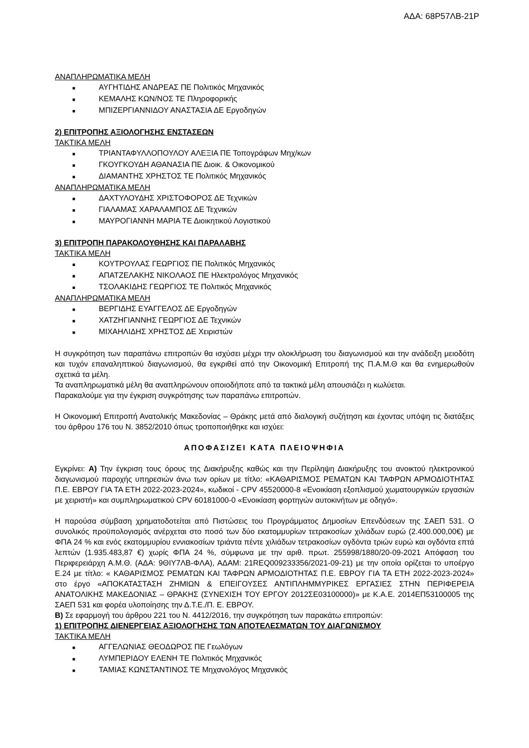ΑΔΑ: 68Ρ57ΛΒ-21Ρ
ΑΝΑΠΛΗΡΩΜΑΤΙΚΑ ΜΕΛΗ
■ ΑΥΓΗΤΙΔΗΣ ΑΝΔΡΕΑΣ ΠΕ Πολιτικός Μηχανικός
■ ΚΕΜΑΛΗΣ ΚΩΝ/ΝΟΣ ΤΕ Πληροφορικής
■ ΜΠΙΖΕΡΓΙΑΝΝΙΔΟΥ ΑΝΑΣΤΑΣΙΑ ΔΕ Εργοδηγών
2) ΕΠΙΤΡΟΠΗΣ ΑΞΙΟΛΟΓΗΣΗΣ ΕΝΣΤΑΣΕΩΝ
ΤΑΚΤΙΚΑ ΜΕΛΗ
■ ΤΡΙΑΝΤΑΦΥΛΛΟΠΟΥΛΟΥ ΑΛΕΞΙΑ ΠΕ Τοπογράφων Μηχ/κων
■ ΓΚΟΥΓΚΟΥΔΗ ΑΘΑΝΑΣΙΑ ΠΕ Διοικ. & Οικονομικού
■ ΔΙΑΜΑΝΤΗΣ ΧΡΗΣΤΟΣ ΤΕ Πολιτικός Μηχανικός
ΑΝΑΠΛΗΡΩΜΑΤΙΚΑ ΜΕΛΗ
■ ΔΑΧΤΥΛΟΥΔΗΣ ΧΡΙΣΤΟΦΟΡΟΣ ΔΕ Τεχνικών
■ ΓΙΑΛΑΜΑΣ ΧΑΡΑΛΑΜΠΟΣ ΔΕ Τεχνικών
■ ΜΑΥΡΟΓΙΑΝΝΗ ΜΑΡΙΑ ΤΕ Διοικητικού Λογιστικού
3) ΕΠΙΤΡΟΠΗ ΠΑΡΑΚΟΛΟΥΘΗΣΗΣ ΚΑΙ ΠΑΡΑΛΑΒΗΣ
ΤΑΚΤΙΚΑ ΜΕΛΗ
■ ΚΟΥΤΡΟΥΛΑΣ ΓΕΩΡΓΙΟΣ ΠΕ Πολιτικός Μηχανικός
■ ΑΠΑΤΖΕΛΑΚΗΣ ΝΙΚΟΛΑΟΣ ΠΕ Ηλεκτρολόγος Μηχανικός
■ ΤΣΟΛΑΚΙΔΗΣ ΓΕΩΡΓΙΟΣ ΤΕ Πολιτικός Μηχανικός
ΑΝΑΠΛΗΡΩΜΑΤΙΚΑ ΜΕΛΗ
■ ΒΕΡΓΙΔΗΣ ΕΥΑΓΓΕΛΟΣ ΔΕ Εργοδηγών
■ ΧΑΤΖΗΓΙΑΝΝΗΣ ΓΕΩΡΓΙΟΣ ΔΕ Τεχνικών
■ ΜΙΧΑΗΛΙΔΗΣ ΧΡΗΣΤΟΣ ΔΕ Χειριστών
Η συγκρότηση των παραπάνω επιτροπών θα ισχύσει μέχρι την ολοκλήρωση του διαγωνισμού και την ανάδειξη μειοδότη και τυχόν επαναληπτικού διαγωνισμού, θα εγκριθεί από την Οικονομική Επιτροπή της Π.Α.Μ.Θ και θα ενημερωθούν σχετικά τα μέλη.
Τα αναπληρωματικά μέλη θα αναπληρώνουν οποιοδήποτε από τα τακτικά μέλη απουσιάζει η κωλύεται.
Παρακαλούμε για την έγκριση συγκρότησης των παραπάνω επιτροπών.
Η Οικονομική Επιτροπή Ανατολικής Μακεδονίας – Θράκης μετά από διαλογική συζήτηση και έχοντας υπόψη τις διατάξεις του άρθρου 176 του Ν. 3852/2010 όπως τροποποιήθηκε και ισχύει:
ΑΠΟΦΑΣΙΖΕΙ ΚΑΤΑ ΠΛΕΙΟΨΗΦΙΑ
Εγκρίνει: Α) Την έγκριση τους όρους της Διακήρυξης καθώς και την Περίληψη Διακήρυξης του ανοικτού ηλεκτρονικού διαγωνισμού παροχής υπηρεσιών άνω των ορίων με τίτλο: «ΚΑΘΑΡΙΣΜΟΣ ΡΕΜΑΤΩΝ ΚΑΙ ΤΑΦΡΩΝ ΑΡΜΟΔΙΟΤΗΤΑΣ Π.Ε. ΕΒΡΟΥ ΓΙΑ ΤΑ ΕΤΗ 2022-2023-2024», κωδικοί - CPV 45520000-8 «Ενοικίαση εξοπλισμού χωματουργικών εργασιών με χειριστή» και συμπληρωματικού CPV 60181000-0 «Ενοικίαση φορτηγών αυτοκινήτων με οδηγό».
Η παρούσα σύμβαση χρηματοδοτείται από Πιστώσεις του Προγράμματος Δημοσίων Επενδύσεων της ΣΑΕΠ 531. Ο συνολικός προϋπολογισμός ανέρχεται στο ποσό των δύο εκατομμυρίων τετρακοσίων χιλιάδων ευρώ (2.400.000,00€) με ΦΠΑ 24 % και ενός εκατομμυρίου εννιακοσίων τριάντα πέντε χιλιάδων τετρακοσίων ογδόντα τριών ευρώ και ογδόντα επτά λεπτών (1.935.483,87 €) χωρίς ΦΠΑ 24 %, σύμφωνα με την αριθ. πρωτ. 255998/1880/20-09-2021 Απόφαση του Περιφερειάρχη Α.Μ.Θ. (ΑΔΑ: 9ΘΙΥ7ΛΒ-ΦΛΑ), ΑΔΑΜ: 21REQ009233356/2021-09-21) με την οποία ορίζεται το υποέργο Ε.24 με τίτλο: « ΚΑΘΑΡΙΣΜΟΣ ΡΕΜΑΤΩΝ ΚΑΙ ΤΑΦΡΩΝ ΑΡΜΟΔΙΟΤΗΤΑΣ Π.Ε. ΕΒΡΟΥ ΓΙΑ ΤΑ ΕΤΗ 2022-2023-2024» στο έργο «ΑΠΟΚΑΤΑΣΤΑΣΗ ΖΗΜΙΩΝ & ΕΠΕΙΓΟΥΣΕΣ ΑΝΤΙΠΛΗΜΜΥΡΙΚΕΣ ΕΡΓΑΣΙΕΣ ΣΤΗΝ ΠΕΡΙΦΕΡΕΙΑ ΑΝΑΤΟΛΙΚΗΣ ΜΑΚΕΔΟΝΙΑΣ – ΘΡΑΚΗΣ (ΣΥΝΕΧΙΣΗ ΤΟΥ ΕΡΓΟΥ 2012ΣΕ03100000)» με Κ.Α.Ε. 2014ΕΠ53100005 της ΣΑΕΠ 531 και φορέα υλοποίησης την Δ.Τ.Ε./Π. Ε. ΕΒΡΟΥ.
Β) Σε εφαρμογή του άρθρου 221 του Ν. 4412/2016, την συγκρότηση των παρακάτω επιτροπών:
1) ΕΠΙΤΡΟΠΗΣ ΔΙΕΝΕΡΓΕΙΑΣ ΑΞΙΟΛΟΓΗΣΗΣ ΤΩΝ ΑΠΟΤΕΛΕΣΜΑΤΩΝ ΤΟΥ ΔΙΑΓΩΝΙΣΜΟΥ
ΤΑΚΤΙΚΑ ΜΕΛΗ
■ ΑΓΓΕΛΩΝΙΑΣ ΘΕΟΔΩΡΟΣ ΠΕ Γεωλόγων
■ ΛΥΜΠΕΡΙΔΟΥ ΕΛΕΝΗ ΤΕ Πολιτικός Μηχανικός
■ ΤΑΜΙΑΣ ΚΩΝΣΤΑΝΤΙΝΟΣ ΤΕ Μηχανολόγος Μηχανικός